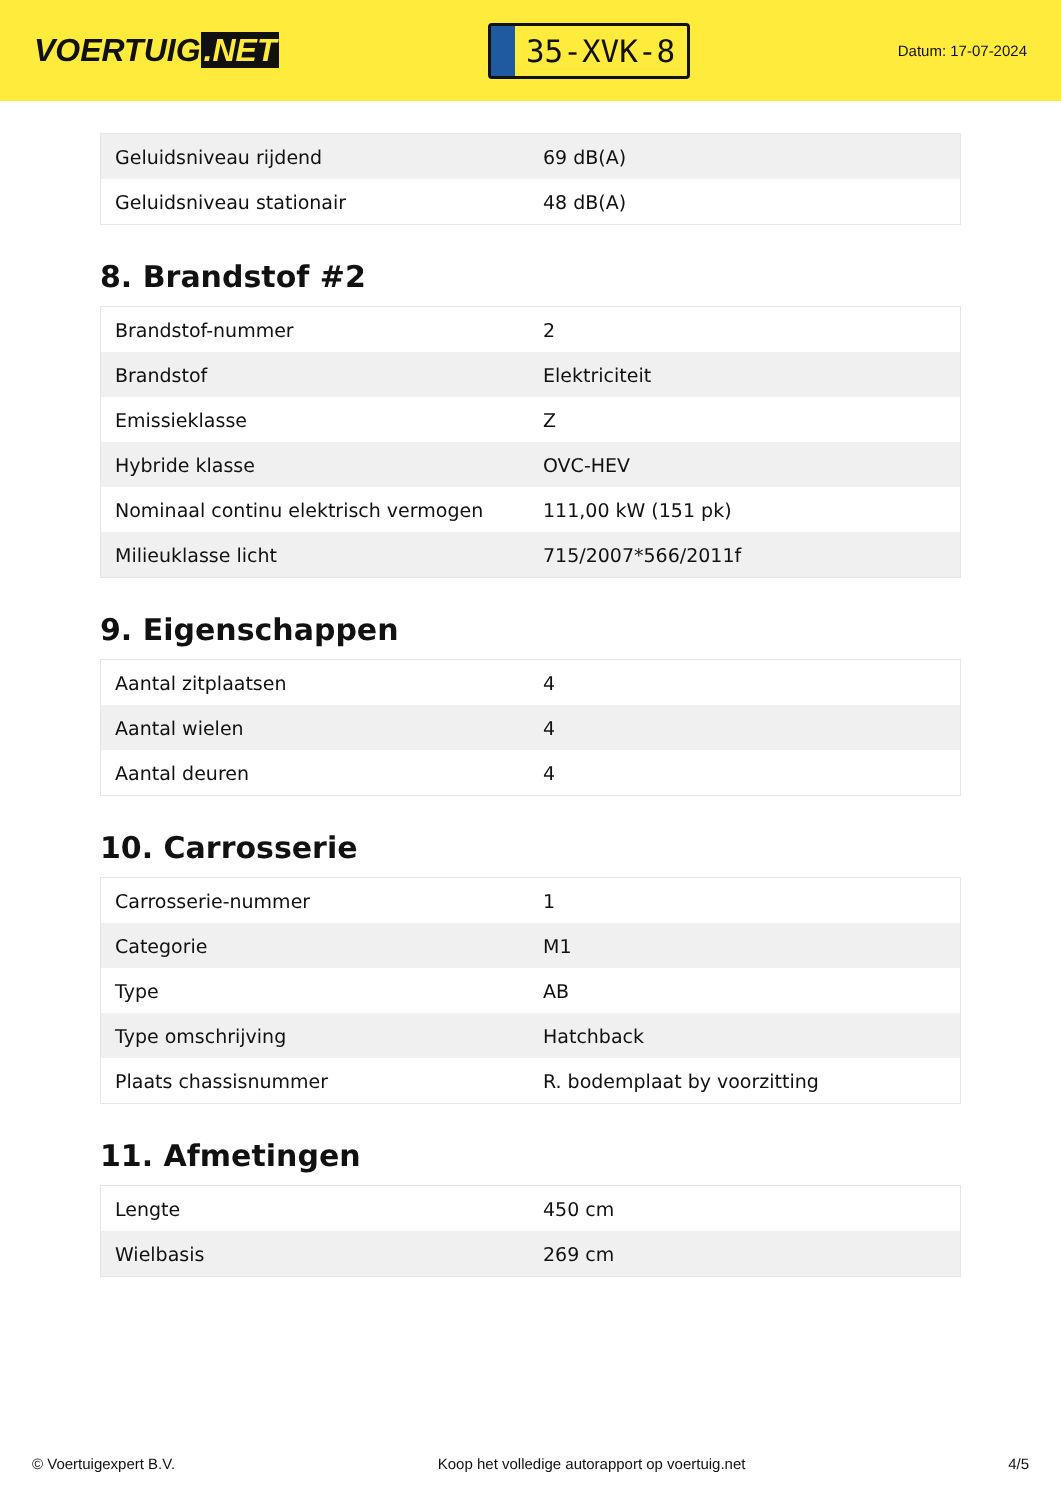VOERTUIG.NET
35-XVK-8
Datum: 17-07-2024
| Geluidsniveau rijdend | 69 dB(A) |
| Geluidsniveau stationair | 48 dB(A) |
8. Brandstof #2
| Brandstof-nummer | 2 |
| Brandstof | Elektriciteit |
| Emissieklasse | Z |
| Hybride klasse | OVC-HEV |
| Nominaal continu elektrisch vermogen | 111,00 kW (151 pk) |
| Milieuklasse licht | 715/2007*566/2011f |
9. Eigenschappen
| Aantal zitplaatsen | 4 |
| Aantal wielen | 4 |
| Aantal deuren | 4 |
10. Carrosserie
| Carrosserie-nummer | 1 |
| Categorie | M1 |
| Type | AB |
| Type omschrijving | Hatchback |
| Plaats chassisnummer | R. bodemplaat by voorzitting |
11. Afmetingen
| Lengte | 450 cm |
| Wielbasis | 269 cm |
© Voertuigexpert B.V. Koop het volledige autorapport op voertuig.net 4/5